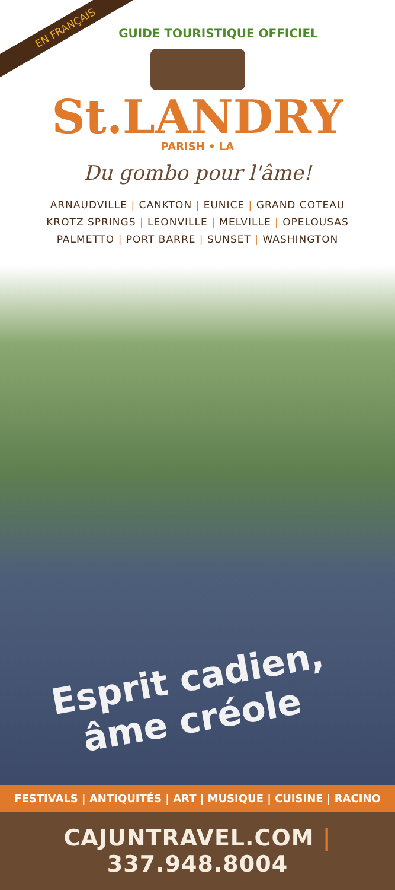EN FRANÇAIS
GUIDE TOURISTIQUE OFFICIEL
St.LANDRY
PARISH • LA
Du gombo pour l'âme!
ARNAUDVILLE | CANKTON | EUNICE | GRAND COTEAU
KROTZ SPRINGS | LEONVILLE | MELVILLE | OPELOUSAS
PALMETTO | PORT BARRE | SUNSET | WASHINGTON
Esprit cadien,
âme créole
FESTIVALS | ANTIQUITÉS | ART | MUSIQUE | CUISINE | RACINO
CAJUNTRAVEL.COM | 337.948.8004